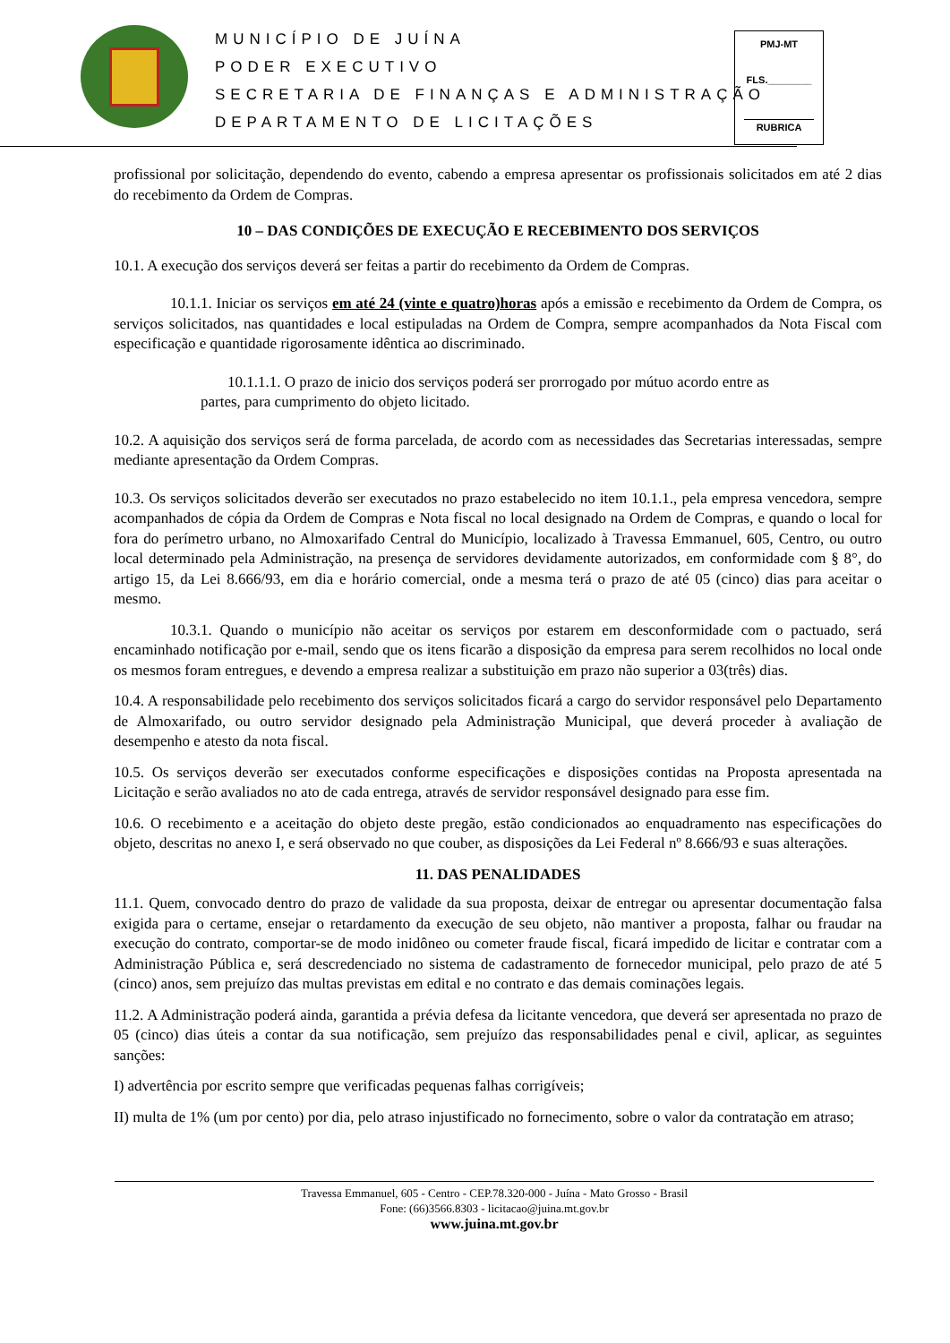MUNICÍPIO DE JUÍNA
PODER EXECUTIVO
SECRETARIA DE FINANÇAS E ADMINISTRAÇÃO
DEPARTAMENTO DE LICITAÇÕES
PMJ-MT
FLS.________
RUBRICA
profissional por solicitação, dependendo do evento, cabendo a empresa apresentar os profissionais solicitados em até 2 dias do recebimento da Ordem de Compras.
10 – DAS CONDIÇÕES DE EXECUÇÃO E RECEBIMENTO DOS SERVIÇOS
10.1. A execução dos serviços deverá ser feitas a partir do recebimento da Ordem de Compras.
10.1.1. Iniciar os serviços em até 24 (vinte e quatro)horas após a emissão e recebimento da Ordem de Compra, os serviços solicitados, nas quantidades e local estipuladas na Ordem de Compra, sempre acompanhados da Nota Fiscal com especificação e quantidade rigorosamente idêntica ao discriminado.
10.1.1.1. O prazo de inicio dos serviços poderá ser prorrogado por mútuo acordo entre as partes, para cumprimento do objeto licitado.
10.2. A aquisição dos serviços será de forma parcelada, de acordo com as necessidades das Secretarias interessadas, sempre mediante apresentação da Ordem Compras.
10.3. Os serviços solicitados deverão ser executados no prazo estabelecido no item 10.1.1., pela empresa vencedora, sempre acompanhados de cópia da Ordem de Compras e Nota fiscal no local designado na Ordem de Compras, e quando o local for fora do perímetro urbano, no Almoxarifado Central do Município, localizado à Travessa Emmanuel, 605, Centro, ou outro local determinado pela Administração, na presença de servidores devidamente autorizados, em conformidade com § 8°, do artigo 15, da Lei 8.666/93, em dia e horário comercial, onde a mesma terá o prazo de até 05 (cinco) dias para aceitar o mesmo.
10.3.1. Quando o município não aceitar os serviços por estarem em desconformidade com o pactuado, será encaminhado notificação por e-mail, sendo que os itens ficarão a disposição da empresa para serem recolhidos no local onde os mesmos foram entregues, e devendo a empresa realizar a substituição em prazo não superior a 03(três) dias.
10.4. A responsabilidade pelo recebimento dos serviços solicitados ficará a cargo do servidor responsável pelo Departamento de Almoxarifado, ou outro servidor designado pela Administração Municipal, que deverá proceder à avaliação de desempenho e atesto da nota fiscal.
10.5. Os serviços deverão ser executados conforme especificações e disposições contidas na Proposta apresentada na Licitação e serão avaliados no ato de cada entrega, através de servidor responsável designado para esse fim.
10.6. O recebimento e a aceitação do objeto deste pregão, estão condicionados ao enquadramento nas especificações do objeto, descritas no anexo I, e será observado no que couber, as disposições da Lei Federal nº 8.666/93 e suas alterações.
11. DAS PENALIDADES
11.1. Quem, convocado dentro do prazo de validade da sua proposta, deixar de entregar ou apresentar documentação falsa exigida para o certame, ensejar o retardamento da execução de seu objeto, não mantiver a proposta, falhar ou fraudar na execução do contrato, comportar-se de modo inidôneo ou cometer fraude fiscal, ficará impedido de licitar e contratar com a Administração Pública e, será descredenciado no sistema de cadastramento de fornecedor municipal, pelo prazo de até 5 (cinco) anos, sem prejuízo das multas previstas em edital e no contrato e das demais cominações legais.
11.2. A Administração poderá ainda, garantida a prévia defesa da licitante vencedora, que deverá ser apresentada no prazo de 05 (cinco) dias úteis a contar da sua notificação, sem prejuízo das responsabilidades penal e civil, aplicar, as seguintes sanções:
I) advertência por escrito sempre que verificadas pequenas falhas corrigíveis;
II) multa de 1% (um por cento) por dia, pelo atraso injustificado no fornecimento, sobre o valor da contratação em atraso;
Travessa Emmanuel, 605 - Centro - CEP.78.320-000 - Juína - Mato Grosso - Brasil
Fone: (66)3566.8303 - licitacao@juina.mt.gov.br
www.juina.mt.gov.br